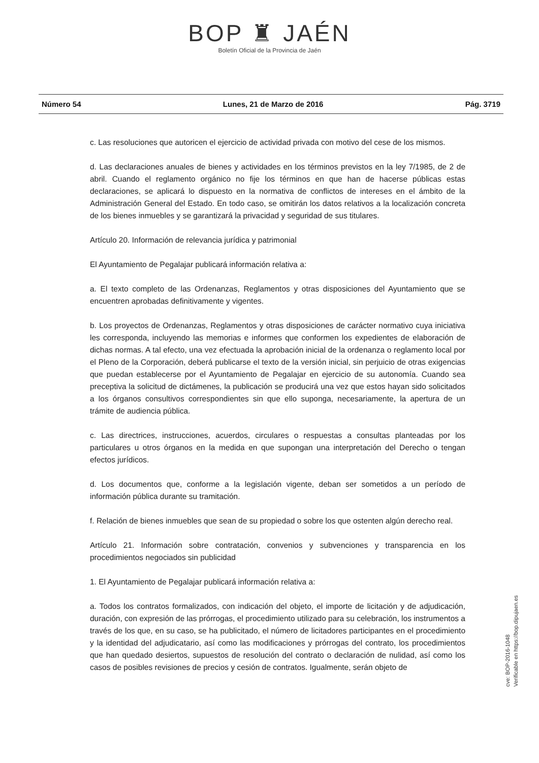BOP ♜ JAÉN
Boletín Oficial de la Provincia de Jaén
Número 54 Lunes, 21 de Marzo de 2016 Pág. 3719
c. Las resoluciones que autoricen el ejercicio de actividad privada con motivo del cese de los mismos.
d. Las declaraciones anuales de bienes y actividades en los términos previstos en la ley 7/1985, de 2 de abril. Cuando el reglamento orgánico no fije los términos en que han de hacerse públicas estas declaraciones, se aplicará lo dispuesto en la normativa de conflictos de intereses en el ámbito de la Administración General del Estado. En todo caso, se omitirán los datos relativos a la localización concreta de los bienes inmuebles y se garantizará la privacidad y seguridad de sus titulares.
Artículo 20. Información de relevancia jurídica y patrimonial
El Ayuntamiento de Pegalajar publicará información relativa a:
a. El texto completo de las Ordenanzas, Reglamentos y otras disposiciones del Ayuntamiento que se encuentren aprobadas definitivamente y vigentes.
b. Los proyectos de Ordenanzas, Reglamentos y otras disposiciones de carácter normativo cuya iniciativa les corresponda, incluyendo las memorias e informes que conformen los expedientes de elaboración de dichas normas. A tal efecto, una vez efectuada la aprobación inicial de la ordenanza o reglamento local por el Pleno de la Corporación, deberá publicarse el texto de la versión inicial, sin perjuicio de otras exigencias que puedan establecerse por el Ayuntamiento de Pegalajar en ejercicio de su autonomía. Cuando sea preceptiva la solicitud de dictámenes, la publicación se producirá una vez que estos hayan sido solicitados a los órganos consultivos correspondientes sin que ello suponga, necesariamente, la apertura de un trámite de audiencia pública.
c. Las directrices, instrucciones, acuerdos, circulares o respuestas a consultas planteadas por los particulares u otros órganos en la medida en que supongan una interpretación del Derecho o tengan efectos jurídicos.
d. Los documentos que, conforme a la legislación vigente, deban ser sometidos a un período de información pública durante su tramitación.
f. Relación de bienes inmuebles que sean de su propiedad o sobre los que ostenten algún derecho real.
Artículo 21. Información sobre contratación, convenios y subvenciones y transparencia en los procedimientos negociados sin publicidad
1. El Ayuntamiento de Pegalajar publicará información relativa a:
a. Todos los contratos formalizados, con indicación del objeto, el importe de licitación y de adjudicación, duración, con expresión de las prórrogas, el procedimiento utilizado para su celebración, los instrumentos a través de los que, en su caso, se ha publicitado, el número de licitadores participantes en el procedimiento y la identidad del adjudicatario, así como las modificaciones y prórrogas del contrato, los procedimientos que han quedado desiertos, supuestos de resolución del contrato o declaración de nulidad, así como los casos de posibles revisiones de precios y cesión de contratos. Igualmente, serán objeto de
cve: BOP-2016-1048
Verificable en https://bop.dipujaen.es